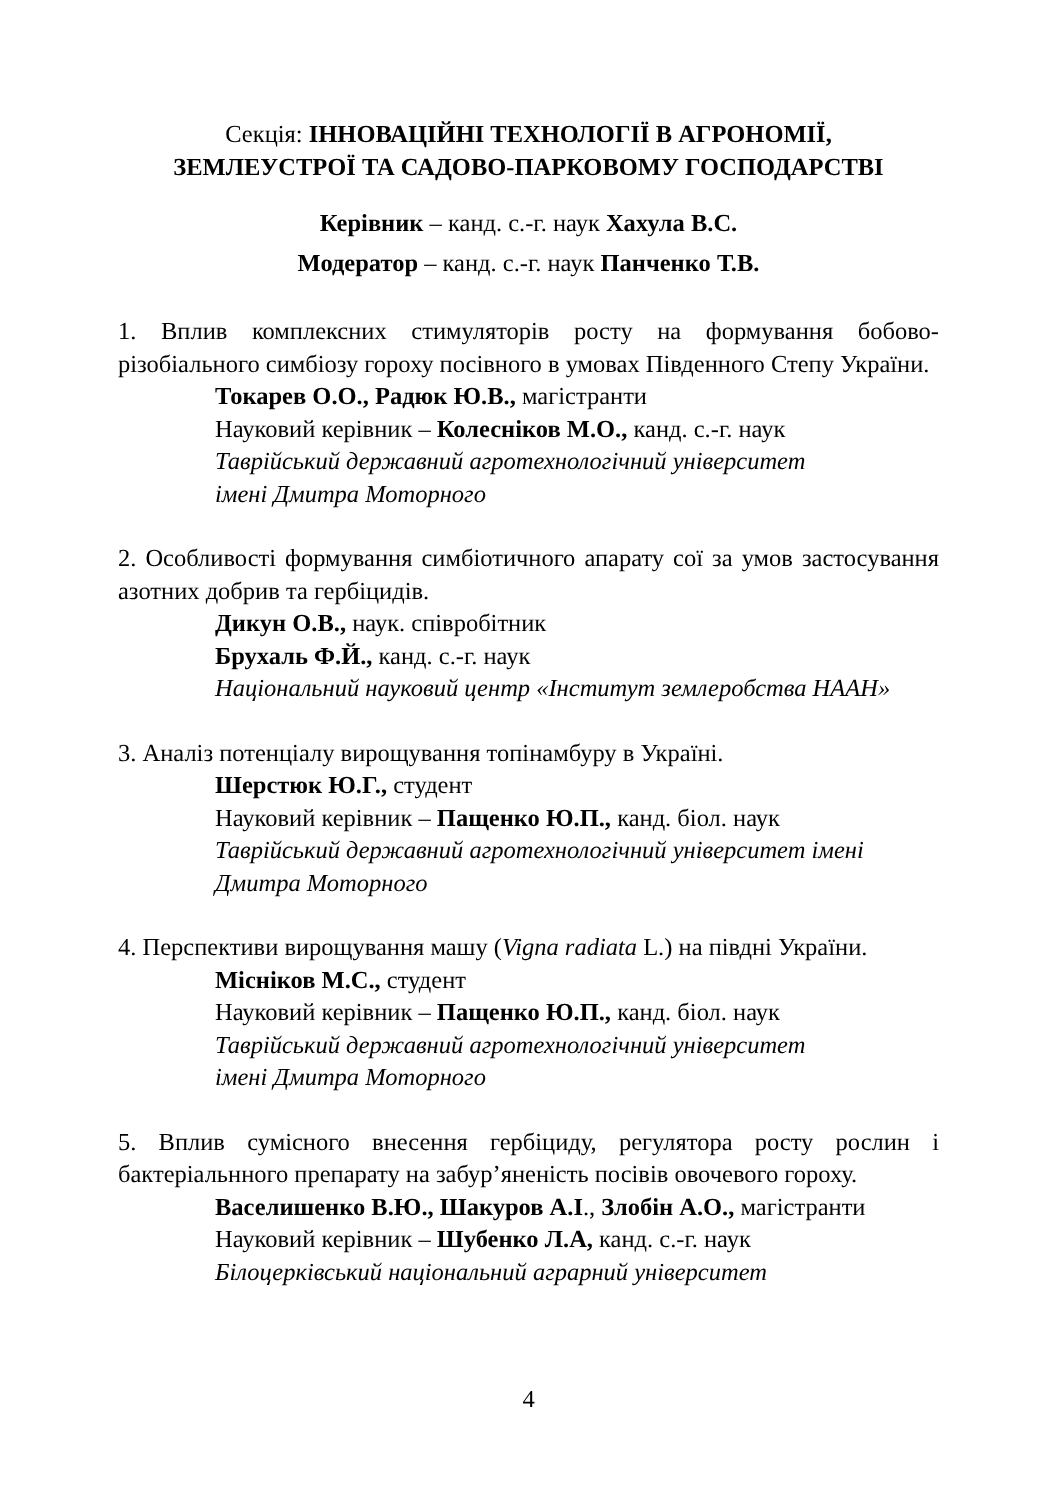Секція: ІННОВАЦІЙНІ ТЕХНОЛОГІЇ В АГРОНОМІЇ,
ЗЕМЛЕУСТРОЇ ТА САДОВО-ПАРКОВОМУ ГОСПОДАРСТВІ
Керівник – канд. с.-г. наук Хахула В.С.
Модератор – канд. с.-г. наук Панченко Т.В.
1. Вплив комплексних стимуляторів росту на формування бобово-різобіального симбіозу гороху посівного в умовах Південного Степу України.
Токарев О.О., Радюк Ю.В., магістранти
Науковий керівник – Колесніков М.О., канд. с.-г. наук
Таврійський державний агротехнологічний університет
імені Дмитра Моторного
2. Особливості формування симбіотичного апарату сої за умов застосування азотних добрив та гербіцидів.
Дикун О.В., наук. співробітник
Брухаль Ф.Й., канд. с.-г. наук
Національний науковий центр «Інститут землеробства НААН»
3. Аналіз потенціалу вирощування топінамбуру в Україні.
Шерстюк Ю.Г., студент
Науковий керівник – Пащенко Ю.П., канд. біол. наук
Таврійський державний агротехнологічний університет імені
Дмитра Моторного
4. Перспективи вирощування машу (Vigna radiata L.) на півдні України.
Місніков М.С., студент
Науковий керівник – Пащенко Ю.П., канд. біол. наук
Таврійський державний агротехнологічний університет
імені Дмитра Моторного
5. Вплив сумісного внесення гербіциду, регулятора росту рослин і бактеріальнного препарату на забур’яненість посівів овочевого гороху.
Васелишенко В.Ю., Шакуров А.І., Злобін А.О., магістранти
Науковий керівник – Шубенко Л.А, канд. с.-г. наук
Білоцерківський національний аграрний університет
4